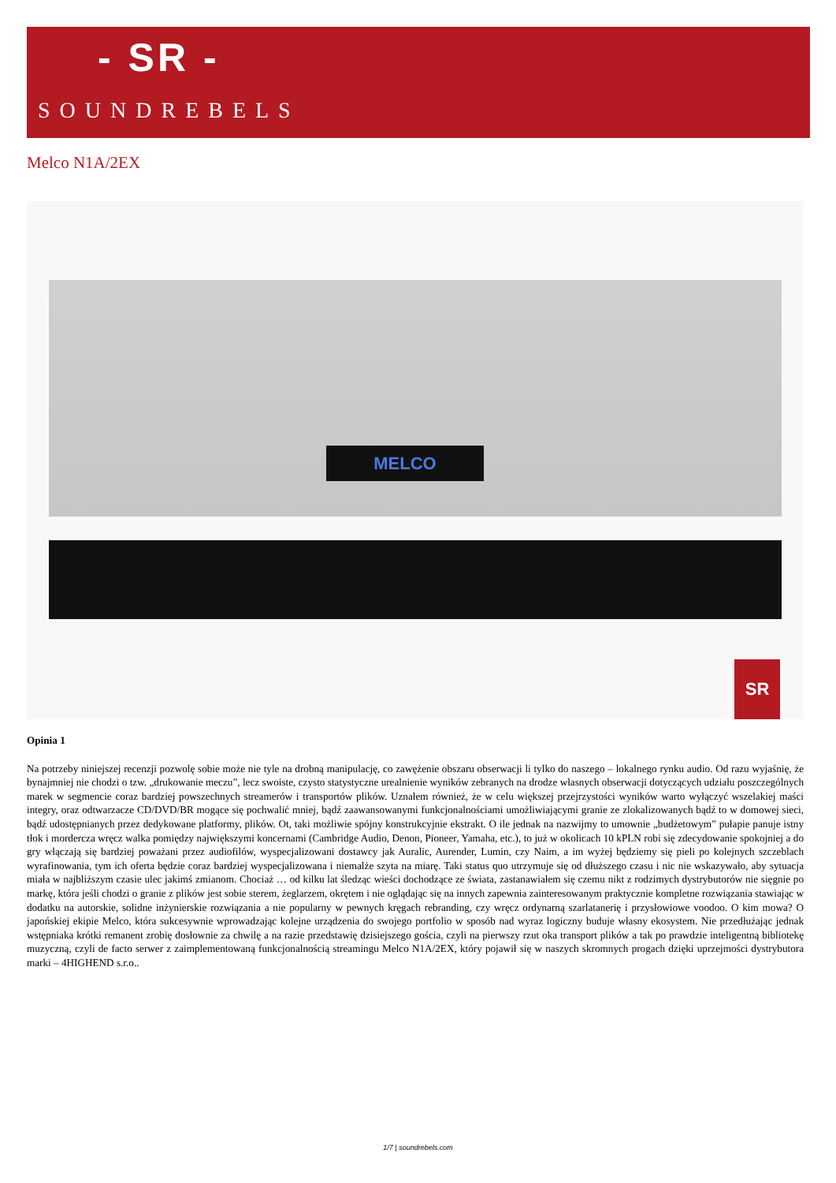- SR -
SOUNDREBELS
Melco N1A/2EX
MELCO
SR
Opinia 1
Na potrzeby niniejszej recenzji pozwolę sobie może nie tyle na drobną manipulację, co zawężenie obszaru obserwacji li tylko do naszego – lokalnego rynku audio. Od razu wyjaśnię, że bynajmniej nie chodzi o tzw. „drukowanie meczu”, lecz swoiste, czysto statystyczne urealnienie wyników zebranych na drodze własnych obserwacji dotyczących udziału poszczególnych marek w segmencie coraz bardziej powszechnych streamerów i transportów plików. Uznałem również, że w celu większej przejrzystości wyników warto wyłączyć wszelakiej maści integry, oraz odtwarzacze CD/DVD/BR mogące się pochwalić mniej, bądź zaawansowanymi funkcjonalnościami umożliwiającymi granie ze zlokalizowanych bądź to w domowej sieci, bądź udostępnianych przez dedykowane platformy, plików. Ot, taki możliwie spójny konstrukcyjnie ekstrakt. O ile jednak na nazwijmy to umownie „budżetowym” pułapie panuje istny tłok i mordercza wręcz walka pomiędzy największymi koncernami (Cambridge Audio, Denon, Pioneer, Yamaha, etc.), to już w okolicach 10 kPLN robi się zdecydowanie spokojniej a do gry włączają się bardziej poważani przez audiofilów, wyspecjalizowani dostawcy jak Auralic, Aurender, Lumin, czy Naim, a im wyżej będziemy się pieli po kolejnych szczeblach wyrafinowania, tym ich oferta będzie coraz bardziej wyspecjalizowana i niemalże szyta na miarę. Taki status quo utrzymuje się od dłuższego czasu i nic nie wskazywało, aby sytuacja miała w najbliższym czasie ulec jakimś zmianom. Chociaż … od kilku lat śledząc wieści dochodzące ze świata, zastanawiałem się czemu nikt z rodzimych dystrybutorów nie sięgnie po markę, która jeśli chodzi o granie z plików jest sobie sterem, żeglarzem, okrętem i nie oglądając się na innych zapewnia zainteresowanym praktycznie kompletne rozwiązania stawiając w dodatku na autorskie, solidne inżynierskie rozwiązania a nie popularny w pewnych kręgach rebranding, czy wręcz ordynarną szarlatanerię i przysłowiowe voodoo. O kim mowa? O japońskiej ekipie Melco, która sukcesywnie wprowadzając kolejne urządzenia do swojego portfolio w sposób nad wyraz logiczny buduje własny ekosystem. Nie przedłużając jednak wstępniaka krótki remanent zrobię dosłownie za chwilę a na razie przedstawię dzisiejszego gościa, czyli na pierwszy rzut oka transport plików a tak po prawdzie inteligentną bibliotekę muzyczną, czyli de facto serwer z zaimplementowaną funkcjonalnością streamingu Melco N1A/2EX, który pojawił się w naszych skromnych progach dzięki uprzejmości dystrybutora marki – 4HIGHEND s.r.o..
1/7 | soundrebels.com